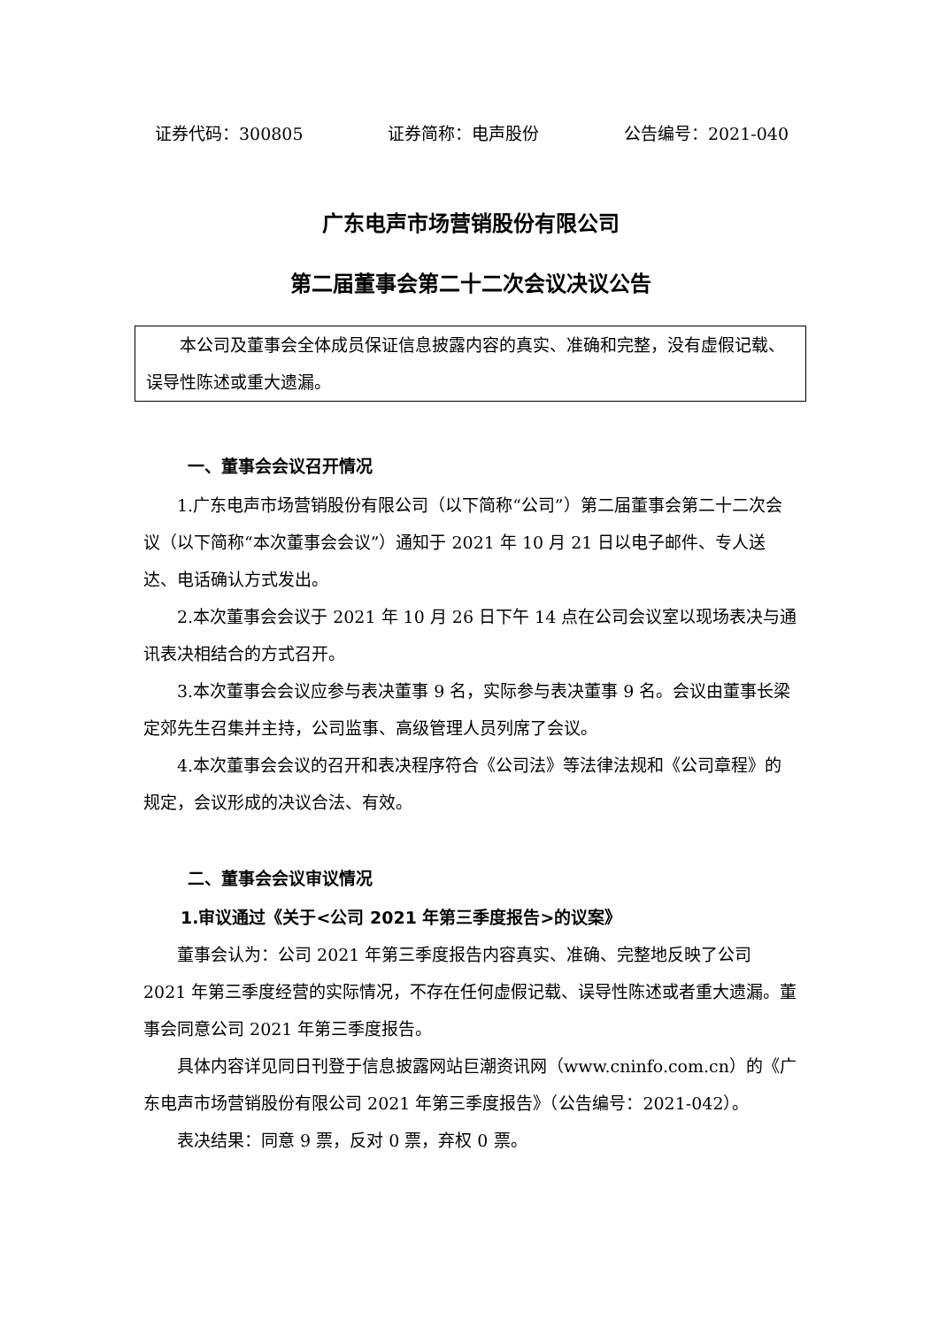证券代码：300805 证券简称：电声股份 公告编号：2021-040
广东电声市场营销股份有限公司
第二届董事会第二十二次会议决议公告
本公司及董事会全体成员保证信息披露内容的真实、准确和完整，没有虚假记载、误导性陈述或重大遗漏。
一、董事会会议召开情况
1.广东电声市场营销股份有限公司（以下简称“公司”）第二届董事会第二十二次会议（以下简称“本次董事会会议”）通知于 2021 年 10 月 21 日以电子邮件、专人送达、电话确认方式发出。
2.本次董事会会议于 2021 年 10 月 26 日下午 14 点在公司会议室以现场表决与通讯表决相结合的方式召开。
3.本次董事会会议应参与表决董事 9 名，实际参与表决董事 9 名。会议由董事长梁定郊先生召集并主持，公司监事、高级管理人员列席了会议。
4.本次董事会会议的召开和表决程序符合《公司法》等法律法规和《公司章程》的规定，会议形成的决议合法、有效。
二、董事会会议审议情况
1.审议通过《关于<公司 2021 年第三季度报告>的议案》
董事会认为：公司 2021 年第三季度报告内容真实、准确、完整地反映了公司 2021 年第三季度经营的实际情况，不存在任何虚假记载、误导性陈述或者重大遗漏。董事会同意公司 2021 年第三季度报告。
具体内容详见同日刊登于信息披露网站巨潮资讯网（www.cninfo.com.cn）的《广东电声市场营销股份有限公司 2021 年第三季度报告》（公告编号：2021-042）。
表决结果：同意 9 票，反对 0 票，弃权 0 票。